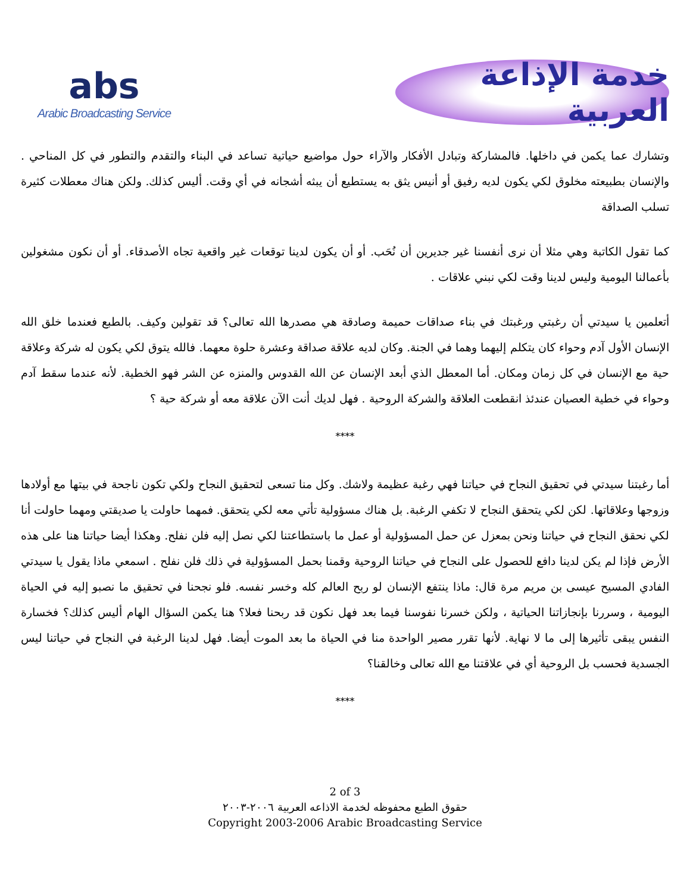abs
Arabic Broadcasting Service
خدمة الإذاعة العربية
وتشارك عما يكمن في داخلها. فالمشاركة وتبادل الأفكار والآراء حول مواضيع حياتية تساعد في البناء والتقدم والتطور في كل المناحي . والإنسان بطبيعته مخلوق لكي يكون لديه رفيق أو أنيس يثق به يستطيع أن يبثه أشجانه في أي وقت. أليس كذلك. ولكن هناك معطلات كثيرة تسلب الصداقة
كما تقول الكاتبة وهي مثلا أن نرى أنفسنا غير جديرين أن نُحَب. أو أن يكون لدينا توقعات غير واقعية تجاه الأصدقاء. أو أن نكون مشغولين بأعمالنا اليومية وليس لدينا وقت لكي نبني علاقات .
أتعلمين يا سيدتي أن رغبتي ورغبتك في بناء صداقات حميمة وصادقة هي مصدرها الله تعالى؟ قد تقولين وكيف. بالطبع فعندما خلق الله الإنسان الأول آدم وحواء كان يتكلم إليهما وهما في الجنة. وكان لديه علاقة صداقة وعشرة حلوة معهما. فالله يتوق لكي يكون له شركة وعلاقة حية مع الإنسان في كل زمان ومكان. أما المعطل الذي أبعد الإنسان عن الله القدوس والمنزه عن الشر فهو الخطية. لأنه عندما سقط آدم وحواء في خطية العصيان عندئذ انقطعت العلاقة والشركة الروحية . فهل لديك أنت الآن علاقة معه أو شركة حية ؟
****
أما رغبتنا سيدتي في تحقيق النجاح في حياتنا فهي رغبة عظيمة ولاشك. وكل منا تسعى لتحقيق النجاح ولكي تكون ناجحة في بيتها مع أولادها وزوجها وعلاقاتها. لكن لكي يتحقق النجاح لا تكفي الرغبة. بل هناك مسؤولية تأتي معه لكي يتحقق. فمهما حاولت يا صديقتي ومهما حاولت أنا لكي نحقق النجاح في حياتنا ونحن بمعزل عن حمل المسؤولية أو عمل ما باستطاعتنا لكي نصل إليه فلن نفلح. وهكذا أيضا حياتنا هنا على هذه الأرض فإذا لم يكن لدينا دافع للحصول على النجاح في حياتنا الروحية وقمنا بحمل المسؤولية في ذلك فلن نفلح . اسمعي ماذا يقول يا سيدتي الفادي المسيح عيسى بن مريم مرة قال: ماذا ينتفع الإنسان لو ربح العالم كله وخسر نفسه. فلو نجحنا في تحقيق ما نصبو إليه في الحياة اليومية ، وسررنا بإنجازاتنا الحياتية ، ولكن خسرنا نفوسنا فيما بعد فهل نكون قد ربحنا فعلا؟ هنا يكمن السؤال الهام أليس كذلك؟ فخسارة النفس يبقى تأثيرها إلى ما لا نهاية. لأنها تقرر مصير الواحدة منا في الحياة ما بعد الموت أيضا. فهل لدينا الرغبة في النجاح في حياتنا ليس الجسدية فحسب بل الروحية أي في علاقتنا مع الله تعالى وخالقنا؟
****
2 of 3
حقوق الطبع محفوظه لخدمة الاذاعه العربية ٢٠٠٦-٢٠٠٣
Copyright 2003-2006 Arabic Broadcasting Service